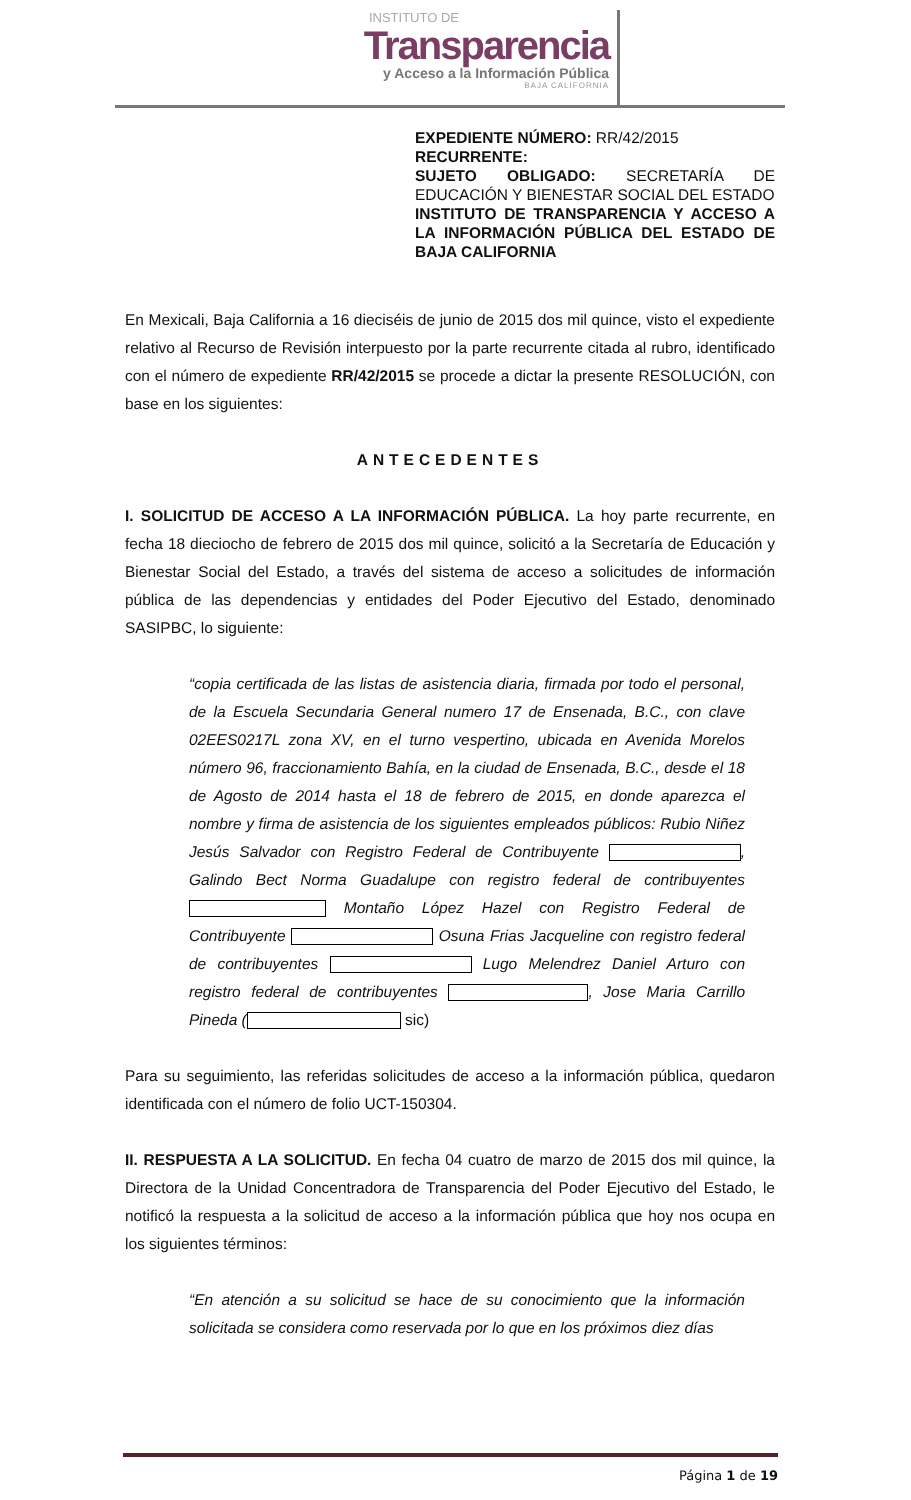INSTITUTO DE
Transparencia
y Acceso a la Información Pública
BAJA CALIFORNIA
EXPEDIENTE NÚMERO: RR/42/2015
RECURRENTE:
SUJETO OBLIGADO: SECRETARÍA DE EDUCACIÓN Y BIENESTAR SOCIAL DEL ESTADO
INSTITUTO DE TRANSPARENCIA Y ACCESO A LA INFORMACIÓN PÚBLICA DEL ESTADO DE BAJA CALIFORNIA
En Mexicali, Baja California a 16 dieciséis de junio de 2015 dos mil quince, visto el expediente relativo al Recurso de Revisión interpuesto por la parte recurrente citada al rubro, identificado con el número de expediente RR/42/2015 se procede a dictar la presente RESOLUCIÓN, con base en los siguientes:
ANTECEDENTES
I. SOLICITUD DE ACCESO A LA INFORMACIÓN PÚBLICA. La hoy parte recurrente, en fecha 18 dieciocho de febrero de 2015 dos mil quince, solicitó a la Secretaría de Educación y Bienestar Social del Estado, a través del sistema de acceso a solicitudes de información pública de las dependencias y entidades del Poder Ejecutivo del Estado, denominado SASIPBC, lo siguiente:
“copia certificada de las listas de asistencia diaria, firmada por todo el personal, de la Escuela Secundaria General numero 17 de Ensenada, B.C., con clave 02EES0217L zona XV, en el turno vespertino, ubicada en Avenida Morelos número 96, fraccionamiento Bahía, en la ciudad de Ensenada, B.C., desde el 18 de Agosto de 2014 hasta el 18 de febrero de 2015, en donde aparezca el nombre y firma de asistencia de los siguientes empleados públicos: Rubio Niñez Jesús Salvador con Registro Federal de Contribuyente , Galindo Bect Norma Guadalupe con registro federal de contribuyentes Montaño López Hazel con Registro Federal de Contribuyente Osuna Frias Jacqueline con registro federal de contribuyentes Lugo Melendrez Daniel Arturo con registro federal de contribuyentes , Jose Maria Carrillo Pineda ( sic)
Para su seguimiento, las referidas solicitudes de acceso a la información pública, quedaron identificada con el número de folio UCT-150304.
II. RESPUESTA A LA SOLICITUD. En fecha 04 cuatro de marzo de 2015 dos mil quince, la Directora de la Unidad Concentradora de Transparencia del Poder Ejecutivo del Estado, le notificó la respuesta a la solicitud de acceso a la información pública que hoy nos ocupa en los siguientes términos:
“En atención a su solicitud se hace de su conocimiento que la información solicitada se considera como reservada por lo que en los próximos diez días
Página 1 de 19